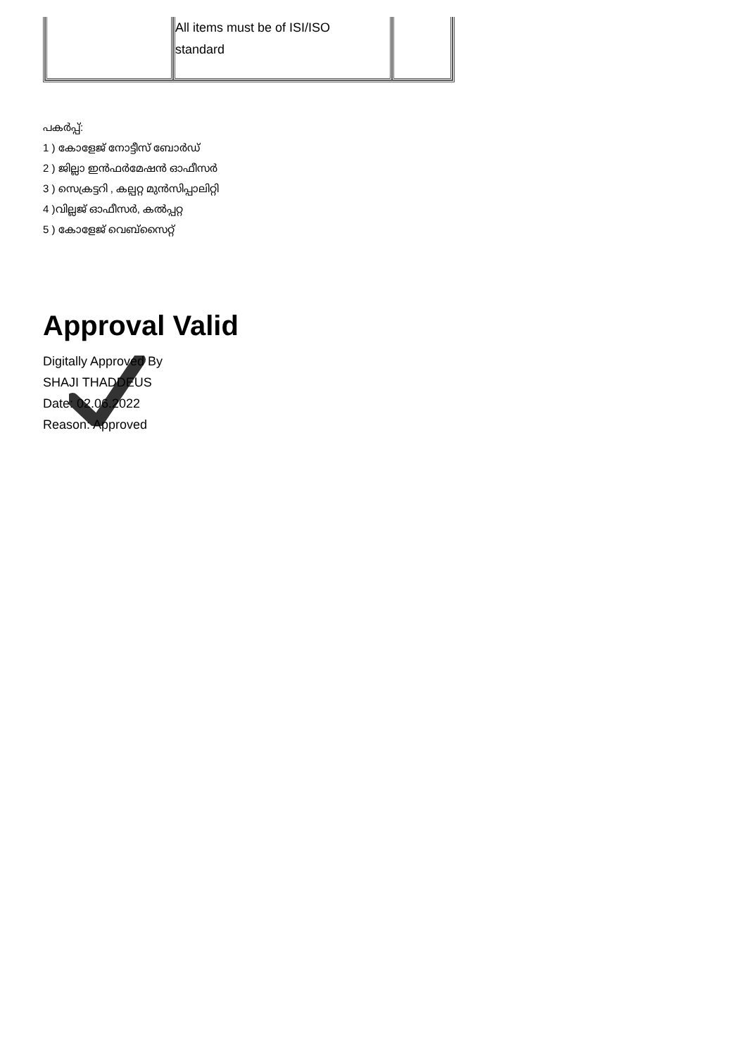| | All items must be of ISI/ISO standard | |
പകർപ്പ്:
1 ) കോളേജ് നോട്ടീസ് ബോർഡ്
2 ) ജില്ലാ ഇൻഫർമേഷൻ ഓഫീസർ
3 ) സെക്രട്ടറി , കല്പറ്റ മുൻസിപ്പാലിറ്റി
4 )വില്ലജ് ഓഫീസർ, കൽപ്പറ്റ
5 ) കോളേജ് വെബ്സൈറ്റ്
Approval Valid
Digitally Approved By
SHAJI THADDEUS
Date: 02.06.2022
Reason: Approved